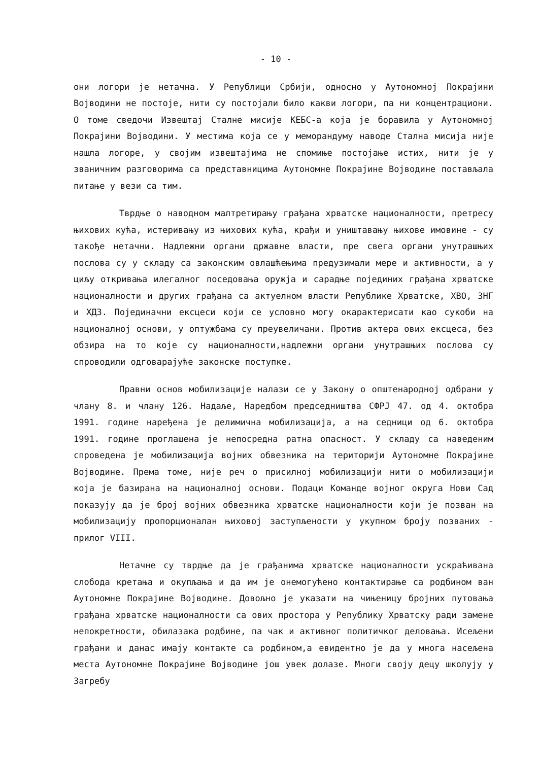- 10 -
они логори је нетачна. У Републици Србији, односно у Аутономној Покрајини Војводини не постоје, нити су постојали било какви логори, па ни концентрациони. О томе сведочи Извештај Сталне мисије КЕБС-а која је боравила у Аутономној Покрајини Војводини. У местима која се у меморандуму наводе Стална мисија није нашла логоре, у својим извештајима не спомиње постојање истих, нити је у званичним разговорима са представницима Аутономне Покрајине Војводине постављала питање у вези са тим.
Тврдње о наводном малтретирању грађана хрватске националности, претресу њихових кућа, истеривању из њихових кућа, крађи и уништавању њихове имовине - су такође нетачни. Надлежни органи државне власти, пре свега органи унутрашњих послова су у складу са законским овлашћењима предузимали мере и активности, а у циљу откривања илегалног поседовања оружја и сарадње појединих грађана хрватске националности и других грађана са актуелном власти Републике Хрватске, ХВО, ЗНГ и ХДЗ. Појединачни ексцеси који се условно могу окарактерисати као сукоби на националној основи, у оптужбама су преувеличани. Против актера ових ексцеса, без обзира на то које су националности,надлежни органи унутрашњих послова су спроводили одговарајуће законске поступке.
Правни основ мобилизације налази се у Закону о општенародној одбрани у члану 8. и члану 126. Надаље, Наредбом председништва СФРЈ 47. од 4. октобра 1991. године наређена је делимична мобилизација, а на седници од 6. октобра 1991. године проглашена је непосредна ратна опасност. У складу са наведеним спроведена је мобилизација војних обвезника на територији Аутономне Покрајине Војводине. Према томе, није реч о присилној мобилизацији нити о мобилизацији која је базирана на националној основи. Подаци Команде војног округа Нови Сад показују да је број војних обвезника хрватске националности који је позван на мобилизацију пропорционалан њиховој заступљености у укупном броју позваних - прилог VIII.
Нетачне су тврдње да је грађанима хрватске националности ускраћивана слобода кретања и окупљања и да им је онемогућено контактирање са родбином ван Аутономне Покрајине Војводине. Довољно је указати на чињеницу бројних путовања грађана хрватске националности са ових простора у Републику Хрватску ради замене непокретности, обилазака родбине, па чак и активног политичког деловања. Исељени грађани и данас имају контакте са родбином,а евидентно је да у многа насељена места Аутономне Покрајине Војводине још увек долазе. Многи своју децу школују у Загребу